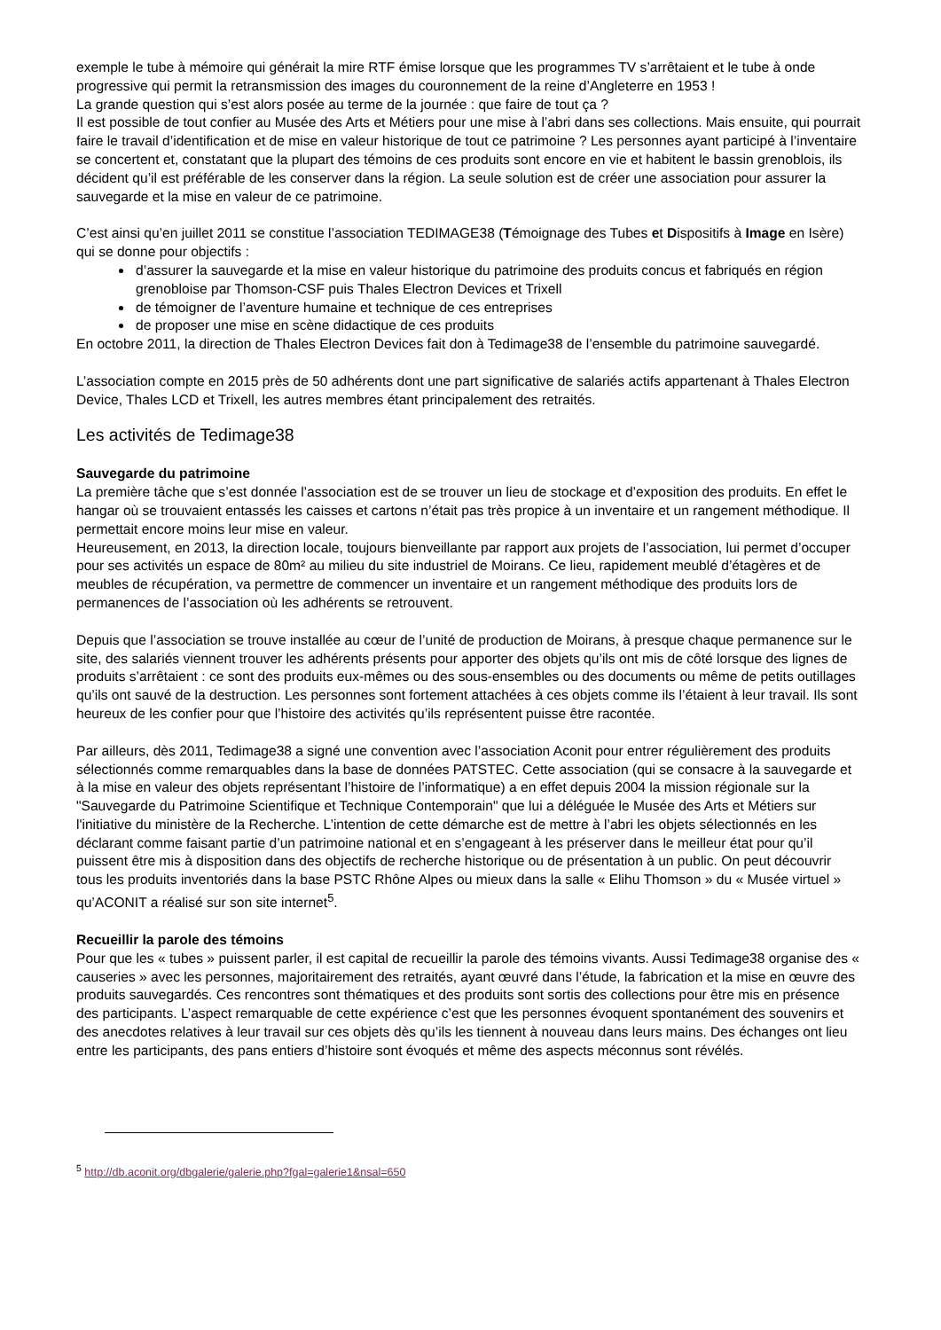exemple le tube à mémoire qui générait la mire RTF émise lorsque que les programmes TV s’arrêtaient et le tube à onde progressive qui permit la retransmission des images du couronnement de la reine d’Angleterre en 1953 !
La grande question qui s’est alors posée au terme de la journée : que faire de tout ça ?
Il est possible de tout confier au Musée des Arts et Métiers pour une mise à l’abri dans ses collections. Mais ensuite, qui pourrait faire le travail d’identification et de mise en valeur historique de tout ce patrimoine ? Les personnes ayant participé à l’inventaire se concertent et, constatant que la plupart des témoins de ces produits sont encore en vie et habitent le bassin grenoblois, ils décident qu’il est préférable de les conserver dans la région. La seule solution est de créer une association pour assurer la sauvegarde et la mise en valeur de ce patrimoine.
C’est ainsi qu’en juillet 2011 se constitue l’association TEDIMAGE38 (Témoignage des Tubes et Dispositifs à Image en Isère) qui se donne pour objectifs :
d’assurer la sauvegarde et la mise en valeur historique du patrimoine des produits concus et fabriqués en région grenobloise par Thomson-CSF puis Thales Electron Devices et Trixell
de témoigner de l’aventure humaine et technique de ces entreprises
de proposer une mise en scène didactique de ces produits
En octobre 2011, la direction de Thales Electron Devices fait don à Tedimage38 de l’ensemble du patrimoine sauvegardé.
L’association compte en 2015 près de 50 adhérents dont une part significative de salariés actifs appartenant à Thales Electron Device, Thales LCD et Trixell, les autres membres étant principalement des retraités.
Les activités de Tedimage38
Sauvegarde du patrimoine
La première tâche que s’est donnée l’association est de se trouver un lieu de stockage et d’exposition des produits. En effet le hangar où se trouvaient entassés les caisses et cartons n’était pas très propice à un inventaire et un rangement méthodique. Il permettait encore moins leur mise en valeur.
Heureusement, en 2013, la direction locale, toujours bienveillante par rapport aux projets de l’association, lui permet d’occuper pour ses activités un espace de 80m² au milieu du site industriel de Moirans. Ce lieu, rapidement meublé d’étagères et de meubles de récupération, va permettre de commencer un inventaire et un rangement méthodique des produits lors de permanences de l’association où les adhérents se retrouvent.
Depuis que l’association se trouve installée au cœur de l’unité de production de Moirans, à presque chaque permanence sur le site, des salariés viennent trouver les adhérents présents pour apporter des objets qu’ils ont mis de côté lorsque des lignes de produits s’arrêtaient : ce sont des produits eux-mêmes ou des sous-ensembles ou des documents ou même de petits outillages qu’ils ont sauvé de la destruction. Les personnes sont fortement attachées à ces objets comme ils l’étaient à leur travail. Ils sont heureux de les confier pour que l’histoire des activités qu’ils représentent puisse être racontée.
Par ailleurs, dès 2011, Tedimage38 a signé une convention avec l’association Aconit pour entrer régulièrement des produits sélectionnés comme remarquables dans la base de données PATSTEC. Cette association (qui se consacre à la sauvegarde et à la mise en valeur des objets représentant l’histoire de l’informatique) a en effet depuis 2004 la mission régionale sur la "Sauvegarde du Patrimoine Scientifique et Technique Contemporain" que lui a déléguée le Musée des Arts et Métiers sur l'initiative du ministère de la Recherche. L’intention de cette démarche est de mettre à l’abri les objets sélectionnés en les déclarant comme faisant partie d’un patrimoine national et en s’engageant à les préserver dans le meilleur état pour qu’il puissent être mis à disposition dans des objectifs de recherche historique ou de présentation à un public. On peut découvrir tous les produits inventoriés dans la base PSTC Rhône Alpes ou mieux dans la salle « Elihu Thomson » du « Musée virtuel » qu’ACONIT a réalisé sur son site internet<sup>5</sup>.
Recueillir la parole des témoins
Pour que les « tubes » puissent parler, il est capital de recueillir la parole des témoins vivants. Aussi Tedimage38 organise des « causeries » avec les personnes, majoritairement des retraités, ayant œuvré dans l’étude, la fabrication et la mise en œuvre des produits sauvegardés. Ces rencontres sont thématiques et des produits sont sortis des collections pour être mis en présence des participants. L’aspect remarquable de cette expérience c’est que les personnes évoquent spontanément des souvenirs et des anecdotes relatives à leur travail sur ces objets dès qu’ils les tiennent à nouveau dans leurs mains. Des échanges ont lieu entre les participants, des pans entiers d’histoire sont évoqués et même des aspects méconnus sont révélés.
<sup>5</sup> http://db.aconit.org/dbgalerie/galerie.php?fgal=galerie1&nsal=650